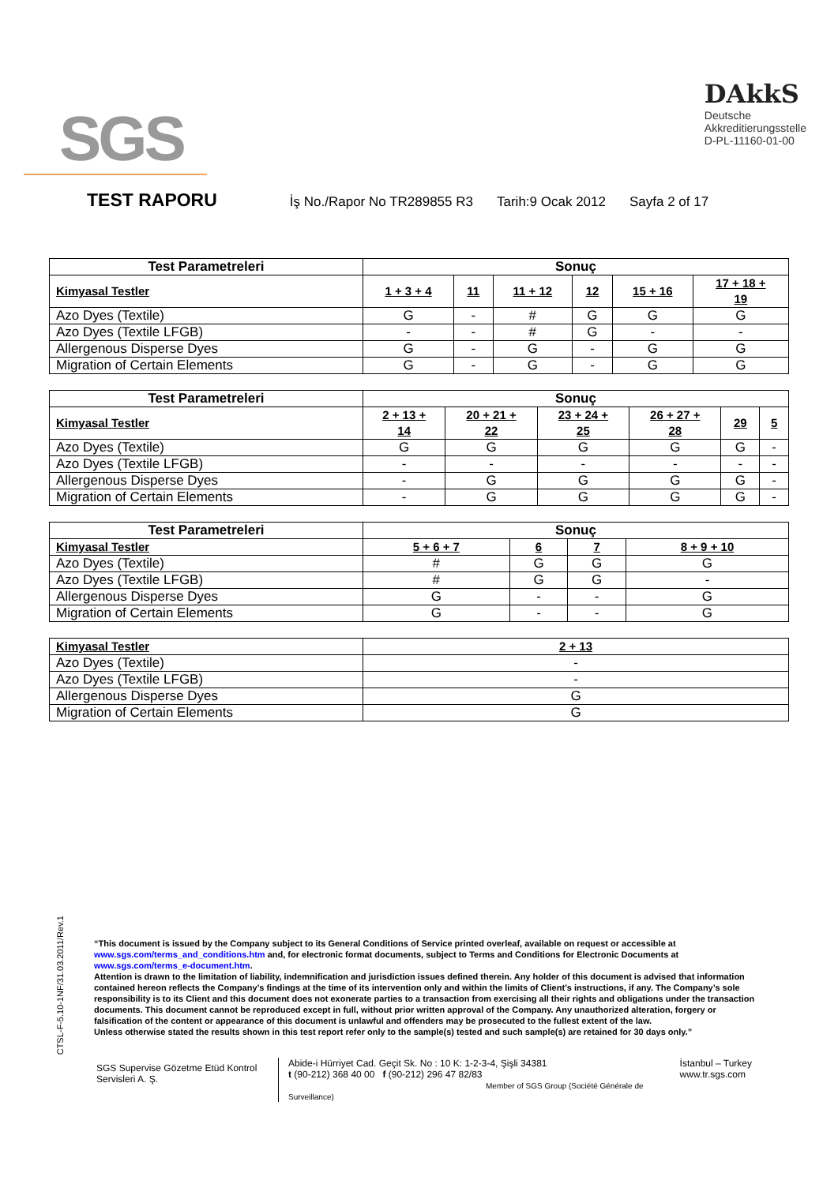SGS
DAkkS
Deutsche
Akkreditierungsstelle
D-PL-11160-01-00
TEST RAPORU
İş No./Rapor No TR289855 R3 Tarih:9 Ocak 2012 Sayfa 2 of 17
| Test Parametreleri | Sonuç | | | | | |
| --- | --- | --- | --- | --- | --- | --- |
| Kimyasal Testler | 1 + 3 + 4 | 11 | 11 + 12 | 12 | 15 + 16 | 17 + 18 + 19 |
| Azo Dyes (Textile) | G | - | # | G | G | G |
| Azo Dyes (Textile LFGB) | - | - | # | G | - | - |
| Allergenous Disperse Dyes | G | - | G | - | G | G |
| Migration of Certain Elements | G | - | G | - | G | G |
| Test Parametreleri | Sonuç | | | | | |
| --- | --- | --- | --- | --- | --- | --- |
| Kimyasal Testler | 2 + 13 + 14 | 20 + 21 + 22 | 23 + 24 + 25 | 26 + 27 + 28 | 29 | 5 |
| Azo Dyes (Textile) | G | G | G | G | G | - |
| Azo Dyes (Textile LFGB) | - | - | - | - | - | - |
| Allergenous Disperse Dyes | - | G | G | G | G | - |
| Migration of Certain Elements | - | G | G | G | G | - |
| Test Parametreleri | Sonuç | | | |
| --- | --- | --- | --- | --- |
| Kimyasal Testler | 5 + 6 + 7 | 6 | 7 | 8 + 9 + 10 |
| Azo Dyes (Textile) | # | G | G | G |
| Azo Dyes (Textile LFGB) | # | G | G | - |
| Allergenous Disperse Dyes | G | - | - | G |
| Migration of Certain Elements | G | - | - | G |
| Kimyasal Testler | 2 + 13 |
| Azo Dyes (Textile) | - |
| Azo Dyes (Textile LFGB) | - |
| Allergenous Disperse Dyes | G |
| Migration of Certain Elements | G |
CTSL-F-5.10-1NF/31.03.2011/Rev.1
“This document is issued by the Company subject to its General Conditions of Service printed overleaf, available on request or accessible at www.sgs.com/terms_and_conditions.htm and, for electronic format documents, subject to Terms and Conditions for Electronic Documents at www.sgs.com/terms_e-document.htm.
Attention is drawn to the limitation of liability, indemnification and jurisdiction issues defined therein. Any holder of this document is advised that information contained hereon reflects the Company’s findings at the time of its intervention only and within the limits of Client’s instructions, if any. The Company’s sole responsibility is to its Client and this document does not exonerate parties to a transaction from exercising all their rights and obligations under the transaction documents. This document cannot be reproduced except in full, without prior written approval of the Company. Any unauthorized alteration, forgery or falsification of the content or appearance of this document is unlawful and offenders may be prosecuted to the fullest extent of the law.
Unless otherwise stated the results shown in this test report refer only to the sample(s) tested and such sample(s) are retained for 30 days only.”
SGS Supervise Gözetme Etüd Kontrol Servisleri A. Ş.
Abide-i Hürriyet Cad. Geçit Sk. No : 10 K: 1-2-3-4, Şişli 34381
t (90-212) 368 40 00 f (90-212) 296 47 82/83
Member of SGS Group (Société Générale de Surveillance)
İstanbul – Turkey
www.tr.sgs.com